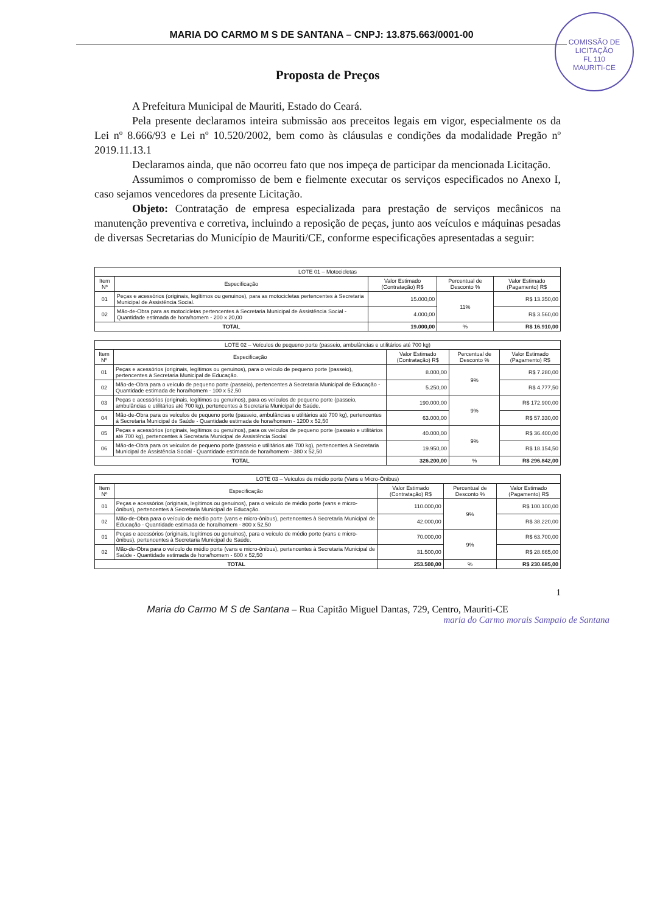COMISSÃO DE LICITAÇÃO
FL 110
MAURITI-CE
MARIA DO CARMO M S DE SANTANA – CNPJ: 13.875.663/0001-00
Proposta de Preços
A Prefeitura Municipal de Mauriti, Estado do Ceará.
Pela presente declaramos inteira submissão aos preceitos legais em vigor, especialmente os da Lei nº 8.666/93 e Lei nº 10.520/2002, bem como às cláusulas e condições da modalidade Pregão nº 2019.11.13.1
Declaramos ainda, que não ocorreu fato que nos impeça de participar da mencionada Licitação.
Assumimos o compromisso de bem e fielmente executar os serviços especificados no Anexo I, caso sejamos vencedores da presente Licitação.
Objeto: Contratação de empresa especializada para prestação de serviços mecânicos na manutenção preventiva e corretiva, incluindo a reposição de peças, junto aos veículos e máquinas pesadas de diversas Secretarias do Município de Mauriti/CE, conforme especificações apresentadas a seguir:
| LOTE 01 – Motocicletas | | | | |
| --- | --- | --- | --- | --- |
| Item Nº | Especificação | Valor Estimado (Contratação) R$ | Percentual de Desconto % | Valor Estimado (Pagamento) R$ |
| 01 | Peças e acessórios (originais, legítimos ou genuinos), para as motocicletas pertencentes à Secretaria Municipal de Assistência Social. | 15.000,00 | 11% | R$ 13.350,00 |
| 02 | Mão-de-Obra para as motocicletas pertencentes à Secretaria Municipal de Assistência Social - Quantidade estimada de hora/homem - 200 x 20,00 | 4.000,00 | | R$ 3.560,00 |
| TOTAL | | 19.000,00 | % | R$ 16.910,00 |
| LOTE 02 – Veículos de pequeno porte (passeio, ambulâncias e utilitários até 700 kg) | | | | |
| --- | --- | --- | --- | --- |
| Item Nº | Especificação | Valor Estimado (Contratação) R$ | Percentual de Desconto % | Valor Estimado (Pagamento) R$ |
| 01 | Peças e acessórios (originais, legítimos ou genuinos), para o veículo de pequeno porte (passeio), pertencentes à Secretaria Municipal de Educação. | 8.000,00 | 9% | R$ 7.280,00 |
| 02 | Mão-de-Obra para o veículo de pequeno porte (passeio), pertencentes à Secretaria Municipal de Educação - Quantidade estimada de hora/homem - 100 x 52,50 | 5.250,00 | | R$ 4.777,50 |
| 03 | Peças e acessórios (originais, legítimos ou genuínos), para os veículos de pequeno porte (passeio, ambulâncias e utilitários até 700 kg), pertencentes à Secretaria Municipal de Saúde. | 190.000,00 | 9% | R$ 172.900,00 |
| 04 | Mão-de-Obra para os veículos de pequeno porte (passeio, ambulâncias e utilitários até 700 kg), pertencentes à Secretaria Municipal de Saúde - Quantidade estimada de hora/homem - 1200 x 52,50 | 63.000,00 | | R$ 57.330,00 |
| 05 | Peças e acessórios (originais, legítimos ou genuínos), para os veículos de pequeno porte (passeio e utilitários até 700 kg), pertencentes à Secretaria Municipal de Assistência Social | 40.000,00 | 9% | R$ 36.400,00 |
| 06 | Mão-de-Obra para os veículos de pequeno porte (passeio e utilitários até 700 kg), pertencentes à Secretaria Municipal de Assistência Social - Quantidade estimada de hora/homem - 380 x 52,50 | 19.950,00 | | R$ 18.154,50 |
| TOTAL | | 326.200,00 | % | R$ 296.842,00 |
| LOTE 03 – Veículos de médio porte (Vans e Micro-Ônibus) | | | | |
| --- | --- | --- | --- | --- |
| Item Nº | Especificação | Valor Estimado (Contratação) R$ | Percentual de Desconto % | Valor Estimado (Pagamento) R$ |
| 01 | Peças e acessórios (originais, legítimos ou genuinos), para o veículo de médio porte (vans e micro-ônibus), pertencentes à Secretaria Municipal de Educação. | 110.000,00 | 9% | R$ 100.100,00 |
| 02 | Mão-de-Obra para o veículo de médio porte (vans e micro-ônibus), pertencentes à Secretaria Municipal de Educação - Quantidade estimada de hora/homem - 800 x 52,50 | 42.000,00 | | R$ 38.220,00 |
| 01 | Peças e acessórios (originais, legítimos ou genuinos), para o veículo de médio porte (vans e micro-ônibus), pertencentes à Secretaria Municipal de Saúde. | 70.000,00 | 9% | R$ 63.700,00 |
| 02 | Mão-de-Obra para o veículo de médio porte (vans e micro-ônibus), pertencentes à Secretaria Municipal de Saúde - Quantidade estimada de hora/homem - 600 x 52,50 | 31.500,00 | | R$ 28.665,00 |
| TOTAL | | 253.500,00 | % | R$ 230.685,00 |
1
Maria do Carmo M S de Santana – Rua Capitão Miguel Dantas, 729, Centro, Mauriti-CE
maria do Carmo morais Sampaio de Santana